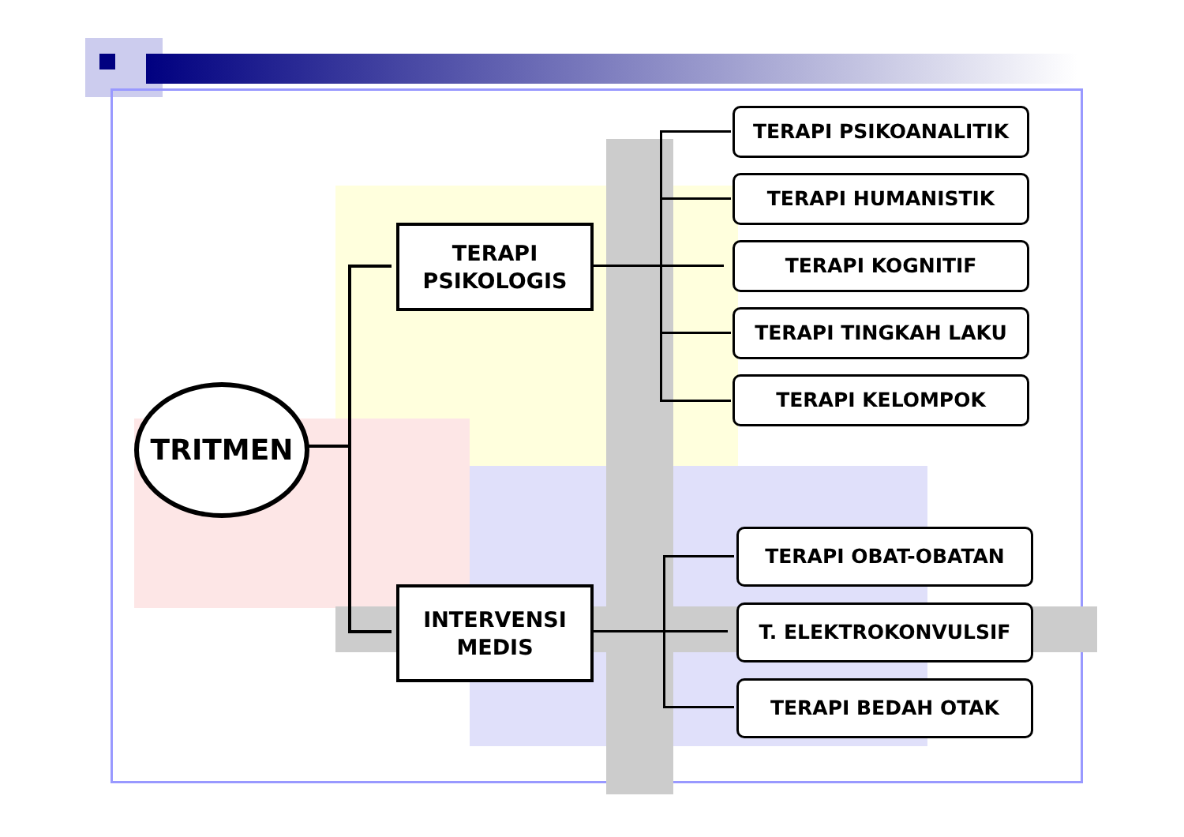TRITMEN
TERAPI
PSIKOLOGIS
INTERVENSI
MEDIS
TERAPI PSIKOANALITIK
TERAPI HUMANISTIK
TERAPI KOGNITIF
TERAPI TINGKAH LAKU
TERAPI KELOMPOK
TERAPI OBAT-OBATAN
T. ELEKTROKONVULSIF
TERAPI BEDAH OTAK